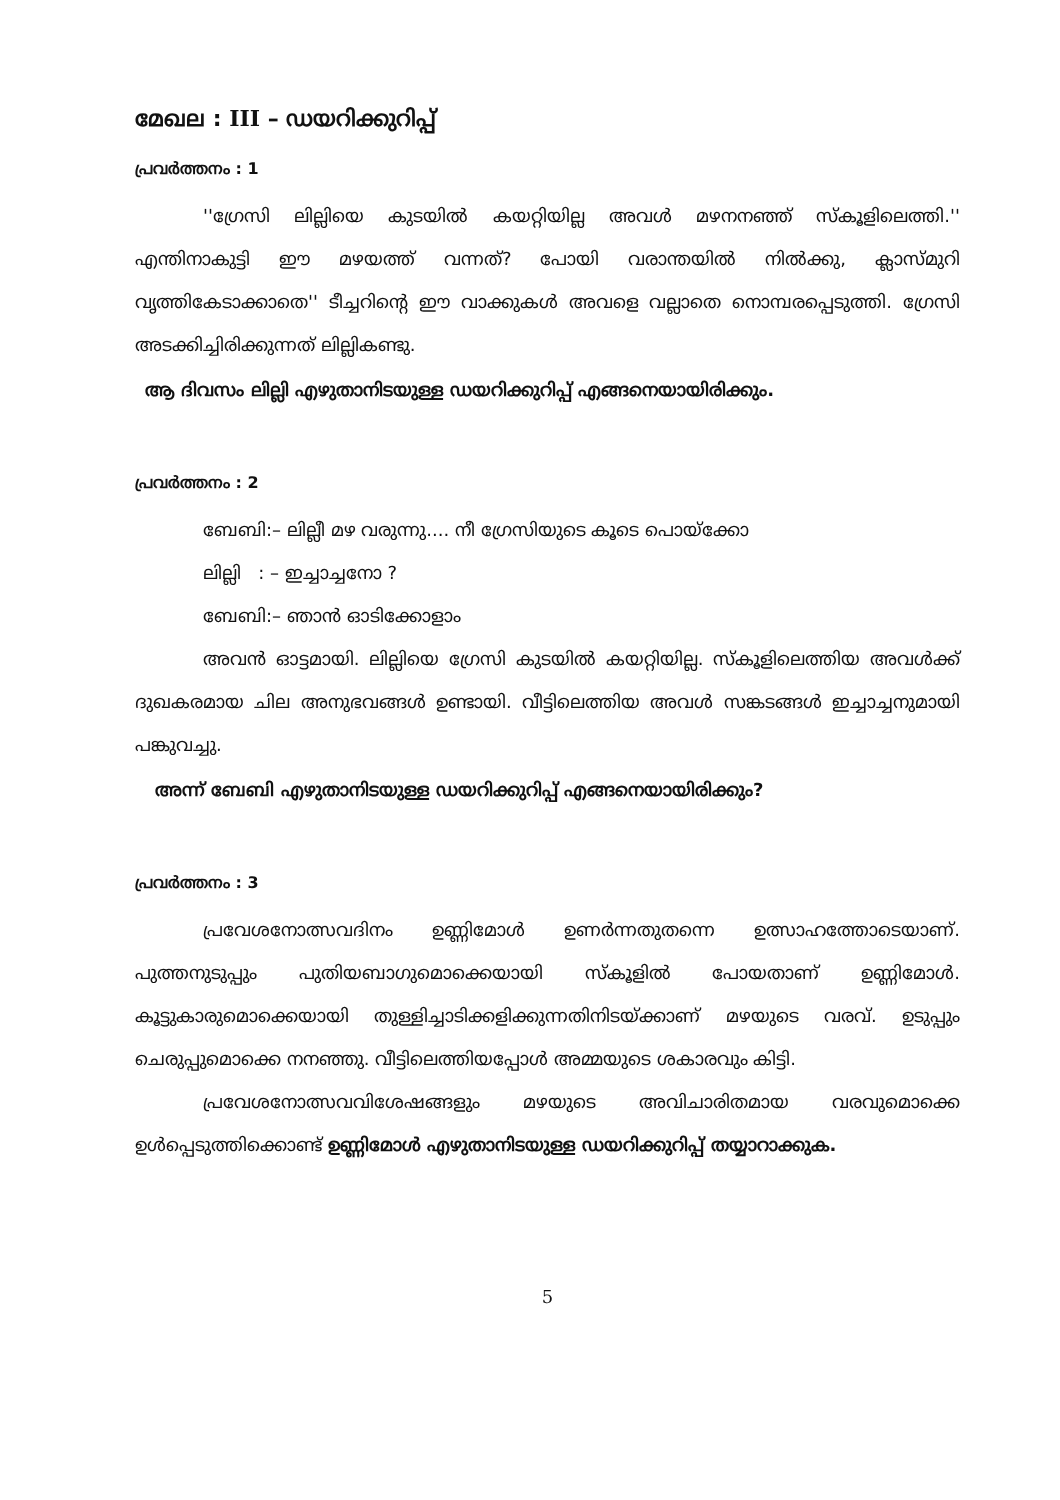മേഖല : III – ഡയറിക്കുറിപ്പ്
പ്രവർത്തനം : 1
''ഗ്രേസി ലില്ലിയെ കുടയിൽ കയറ്റിയില്ല അവൾ മഴനനഞ്ഞ് സ്കൂളിലെത്തി.'' എന്തിനാകുട്ടി ഈ മഴയത്ത് വന്നത്? പോയി വരാന്തയിൽ നിൽക്കു, ക്ലാസ്മുറി വൃത്തികേടാക്കാതെ'' ടീച്ചറിന്റെ ഈ വാക്കുകൾ അവളെ വല്ലാതെ നൊമ്പരപ്പെടുത്തി. ഗ്രേസി അടക്കിച്ചിരിക്കുന്നത് ലില്ലികണ്ടു.
ആ ദിവസം ലില്ലി എഴുതാനിടയുള്ള ഡയറിക്കുറിപ്പ് എങ്ങനെയായിരിക്കും.
പ്രവർത്തനം : 2
ബേബി:– ലില്ലീ മഴ വരുന്നു.... നീ ഗ്രേസിയുടെ കൂടെ പൊയ്ക്കോ
ലില്ലി : – ഇച്ചാച്ചനോ ?
ബേബി:– ഞാൻ ഓടിക്കോളാം
അവൻ ഓട്ടമായി. ലില്ലിയെ ഗ്രേസി കുടയിൽ കയറ്റിയില്ല. സ്കൂളിലെത്തിയ അവൾക്ക് ദുഖകരമായ ചില അനുഭവങ്ങൾ ഉണ്ടായി. വീട്ടിലെത്തിയ അവൾ സങ്കടങ്ങൾ ഇച്ചാച്ചനുമായി പങ്കുവച്ചു.
അന്ന് ബേബി എഴുതാനിടയുള്ള ഡയറിക്കുറിപ്പ് എങ്ങനെയായിരിക്കും?
പ്രവർത്തനം : 3
പ്രവേശനോത്സവദിനം ഉണ്ണിമോൾ ഉണർന്നതുതന്നെ ഉത്സാഹത്തോടെയാണ്. പുത്തനുടുപ്പും പുതിയബാഗുമൊക്കെയായി സ്കൂളിൽ പോയതാണ് ഉണ്ണിമോൾ. കൂട്ടുകാരുമൊക്കെയായി തുള്ളിച്ചാടിക്കളിക്കുന്നതിനിടയ്ക്കാണ് മഴയുടെ വരവ്. ഉടുപ്പും ചെരുപ്പുമൊക്കെ നനഞ്ഞു. വീട്ടിലെത്തിയപ്പോൾ അമ്മയുടെ ശകാരവും കിട്ടി.
പ്രവേശനോത്സവവിശേഷങ്ങളും മഴയുടെ അവിചാരിതമായ വരവുമൊക്കെ ഉൾപ്പെടുത്തിക്കൊണ്ട് ഉണ്ണിമോൾ എഴുതാനിടയുള്ള ഡയറിക്കുറിപ്പ് തയ്യാറാക്കുക.
5